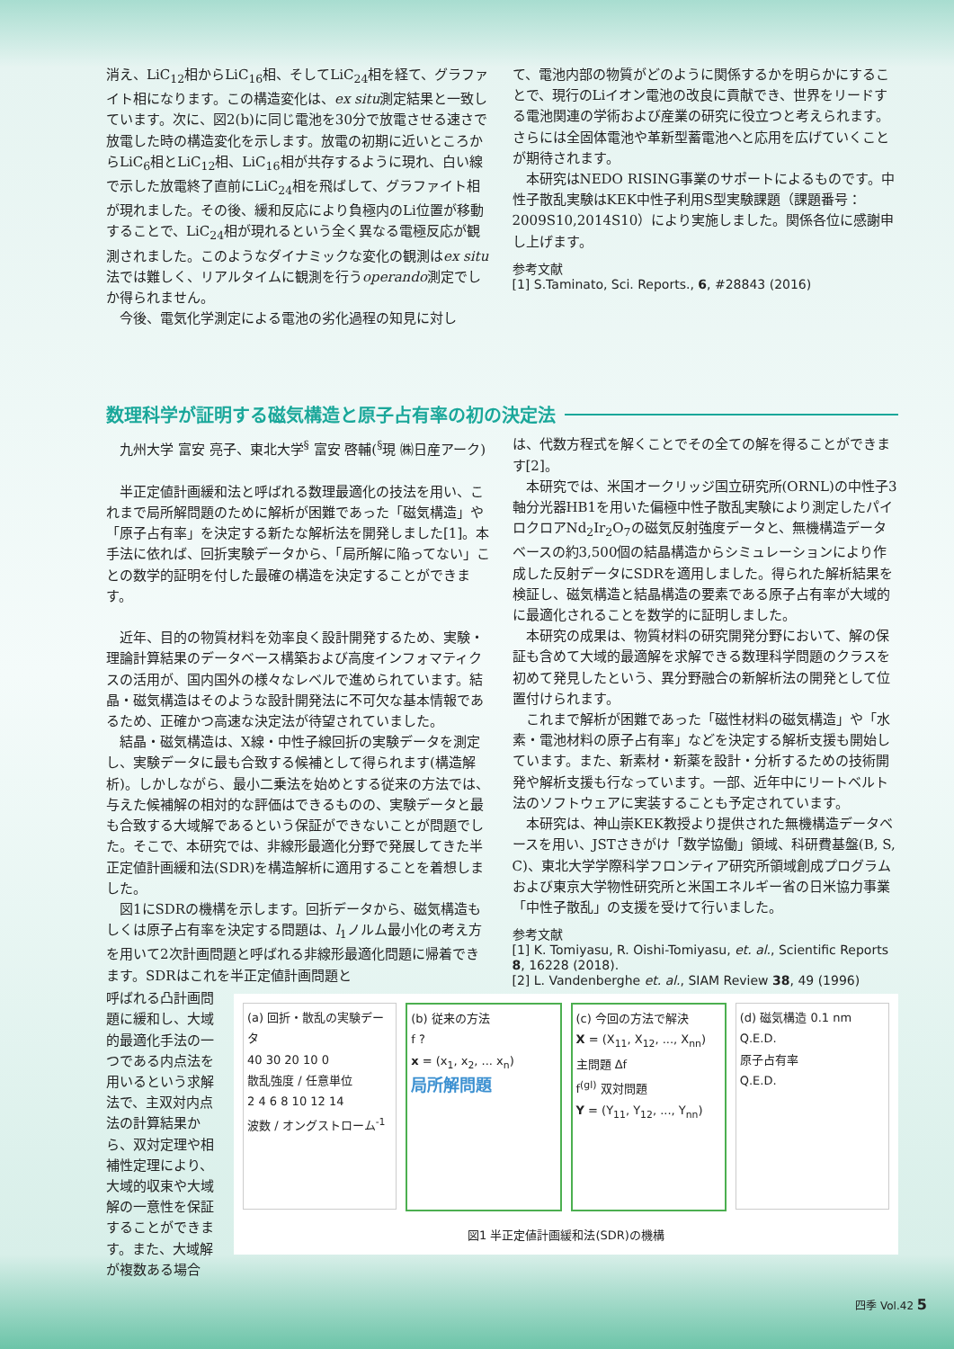消え、LiC<sub>12</sub>相からLiC<sub>16</sub>相、そしてLiC<sub>24</sub>相を経て、グラファイト相になります。この構造変化は、ex situ測定結果と一致しています。次に、図2(b)に同じ電池を30分で放電させる速さで放電した時の構造変化を示します。放電の初期に近いところからLiC<sub>6</sub>相とLiC<sub>12</sub>相、LiC<sub>16</sub>相が共存するように現れ、白い線で示した放電終了直前にLiC<sub>24</sub>相を飛ばして、グラファイト相が現れました。その後、緩和反応により負極内のLi位置が移動することで、LiC<sub>24</sub>相が現れるという全く異なる電極反応が観測されました。このようなダイナミックな変化の観測はex situ法では難しく、リアルタイムに観測を行うoperando測定でしか得られません。
今後、電気化学測定による電池の劣化過程の知見に対し
て、電池内部の物質がどのように関係するかを明らかにすることで、現行のLiイオン電池の改良に貢献でき、世界をリードする電池関連の学術および産業の研究に役立つと考えられます。さらには全固体電池や革新型蓄電池へと応用を広げていくことが期待されます。
本研究はNEDO RISING事業のサポートによるものです。中性子散乱実験はKEK中性子利用S型実験課題（課題番号：2009S10,2014S10）により実施しました。関係各位に感謝申し上げます。
参考文献
[1] S.Taminato, Sci. Reports., 6, #28843 (2016)
数理科学が証明する磁気構造と原子占有率の初の決定法
九州大学 富安 亮子、東北大学<sup>§</sup> 富安 啓輔(<sup>§</sup>現 ㈱日産アーク)
半正定値計画緩和法と呼ばれる数理最適化の技法を用い、これまで局所解問題のために解析が困難であった「磁気構造」や「原子占有率」を決定する新たな解析法を開発しました[1]。本手法に依れば、回折実験データから、「局所解に陥ってない」ことの数学的証明を付した最確の構造を決定することができます。
近年、目的の物質材料を効率良く設計開発するため、実験・理論計算結果のデータベース構築および高度インフォマティクスの活用が、国内国外の様々なレベルで進められています。結晶・磁気構造はそのような設計開発法に不可欠な基本情報であるため、正確かつ高速な決定法が待望されていました。
結晶・磁気構造は、X線・中性子線回折の実験データを測定し、実験データに最も合致する候補として得られます(構造解析)。しかしながら、最小二乗法を始めとする従来の方法では、与えた候補解の相対的な評価はできるものの、実験データと最も合致する大域解であるという保証ができないことが問題でした。そこで、本研究では、非線形最適化分野で発展してきた半正定値計画緩和法(SDR)を構造解析に適用することを着想しました。
図1にSDRの機構を示します。回折データから、磁気構造もしくは原子占有率を決定する問題は、l<sub>1</sub>ノルム最小化の考え方を用いて2次計画問題と呼ばれる非線形最適化問題に帰着できます。SDRはこれを半正定値計画問題と
は、代数方程式を解くことでその全ての解を得ることができます[2]。
本研究では、米国オークリッジ国立研究所(ORNL)の中性子3軸分光器HB1を用いた偏極中性子散乱実験により測定したパイロクロアNd<sub>2</sub>Ir<sub>2</sub>O<sub>7</sub>の磁気反射強度データと、無機構造データベースの約3,500個の結晶構造からシミュレーションにより作成した反射データにSDRを適用しました。得られた解析結果を検証し、磁気構造と結晶構造の要素である原子占有率が大域的に最適化されることを数学的に証明しました。
本研究の成果は、物質材料の研究開発分野において、解の保証も含めて大域的最適解を求解できる数理科学問題のクラスを初めて発見したという、異分野融合の新解析法の開発として位置付けられます。
これまで解析が困難であった「磁性材料の磁気構造」や「水素・電池材料の原子占有率」などを決定する解析支援も開始しています。また、新素材・新薬を設計・分析するための技術開発や解析支援も行なっています。一部、近年中にリートベルト法のソフトウェアに実装することも予定されています。
本研究は、神山崇KEK教授より提供された無機構造データベースを用い、JSTさきがけ「数学協働」領域、科研費基盤(B, S, C)、東北大学学際科学フロンティア研究所領域創成プログラムおよび東京大学物性研究所と米国エネルギー省の日米協力事業「中性子散乱」の支援を受けて行いました。
参考文献
[1] K. Tomiyasu, R. Oishi-Tomiyasu, et. al., Scientific Reports 8, 16228 (2018).
[2] L. Vandenberghe et. al., SIAM Review 38, 49 (1996)
呼ばれる凸計画問題に緩和し、大域的最適化手法の一つである内点法を用いるという求解法で、主双対内点法の計算結果から、双対定理や相補性定理により、大域的収束や大域解の一意性を保証することができます。また、大域解が複数ある場合
(a) 回折・散乱の実験データ
40 30 20 10 0
散乱強度 / 任意単位
2 4 6 8 10 12 14
波数 / オングストローム<sup>-1</sup>
(b) 従来の方法
f ?
x = (x<sub>1</sub>, x<sub>2</sub>, ... x<sub>n</sub>)
局所解問題
(c) 今回の方法で解決
X = (X<sub>11</sub>, X<sub>12</sub>, ..., X<sub>nn</sub>)
主問題 Δf
f<sup>(gl)</sup> 双対問題
Y = (Y<sub>11</sub>, Y<sub>12</sub>, ..., Y<sub>nn</sub>)
(d) 磁気構造 0.1 nm
Q.E.D.
原子占有率
Q.E.D.
図1 半正定値計画緩和法(SDR)の機構
四季 Vol.42 5